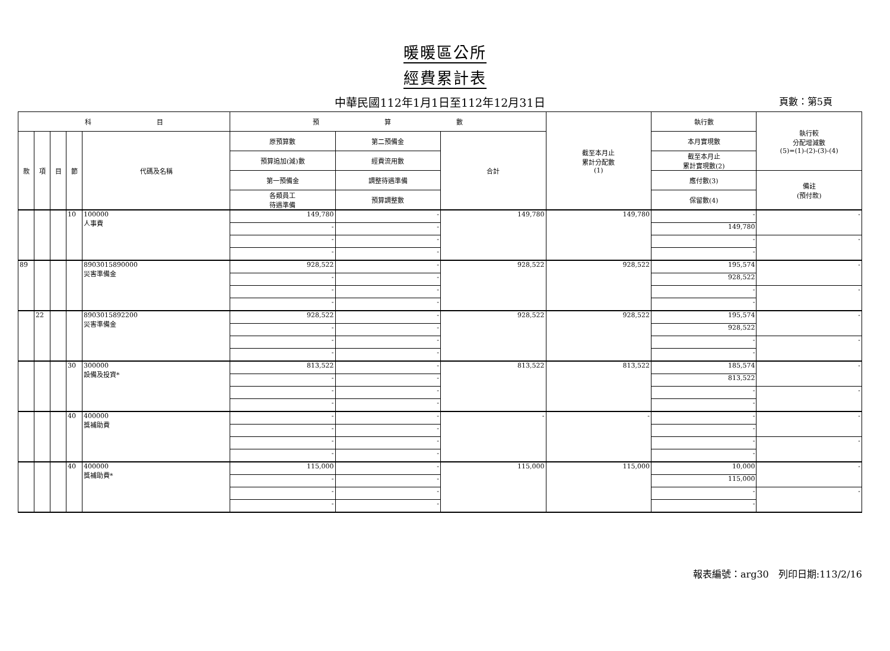暖暖區公所
經費累計表
中華民國112年1月1日至112年12月31日
頁數：第5頁
| 科 目 | | | | | 預 算 數 | | | 截至本月止 累計分配數 (1) | 執行數 | 執行較 分配增減數 (5)=(1)-(2)-(3)-(4) |
| --- | --- | --- | --- | --- | --- | --- | --- | --- | --- | --- |
| 款 | 項 | 目 | 節 | 代碼及名稱 | 原預算數 | 第二預備金 | 合計 | | 本月實現數 | |
| | | | | | 預算追加(減)數 | 經費流用數 | | | 截至本月止 累計實現數(2) | |
| | | | | | 第一預備金 | 調整待遇準備 | | | 應付數(3) | 備註 (預付款) |
| | | | | | 各類員工 待遇準備 | 預算調整數 | | | 保留數(4) | |
| | | | 10 | 100000 人事費 | 149,780 | - | 149,780 | 149,780 | - | - |
| | | | | | - | - | | | 149,780 | |
| | | | | | - | - | | | - | - |
| | | | | | - | - | | | - | |
| 89 | | | | 8903015890000 災害準備金 | 928,522 | - | 928,522 | 928,522 | 195,574 | - |
| | | | | | - | - | | | 928,522 | |
| | | | | | - | - | | | - | - |
| | | | | | - | - | | | - | |
| | 22 | | | 8903015892200 災害準備金 | 928,522 | - | 928,522 | 928,522 | 195,574 | - |
| | | | | | - | - | | | 928,522 | |
| | | | | | - | - | | | - | - |
| | | | | | - | - | | | - | |
| | | | 30 | 300000 設備及投資* | 813,522 | - | 813,522 | 813,522 | 185,574 | - |
| | | | | | - | - | | | 813,522 | |
| | | | | | - | - | | | - | - |
| | | | | | - | - | | | - | |
| | | | 40 | 400000 獎補助費 | - | - | - | - | - | - |
| | | | | | - | - | | | - | |
| | | | | | - | - | | | - | - |
| | | | | | - | - | | | - | |
| | | | 40 | 400000 獎補助費* | 115,000 | - | 115,000 | 115,000 | 10,000 | - |
| | | | | | - | - | | | 115,000 | |
| | | | | | - | - | | | - | - |
| | | | | | - | - | | | - | |
報表編號：arg30　列印日期:113/2/16